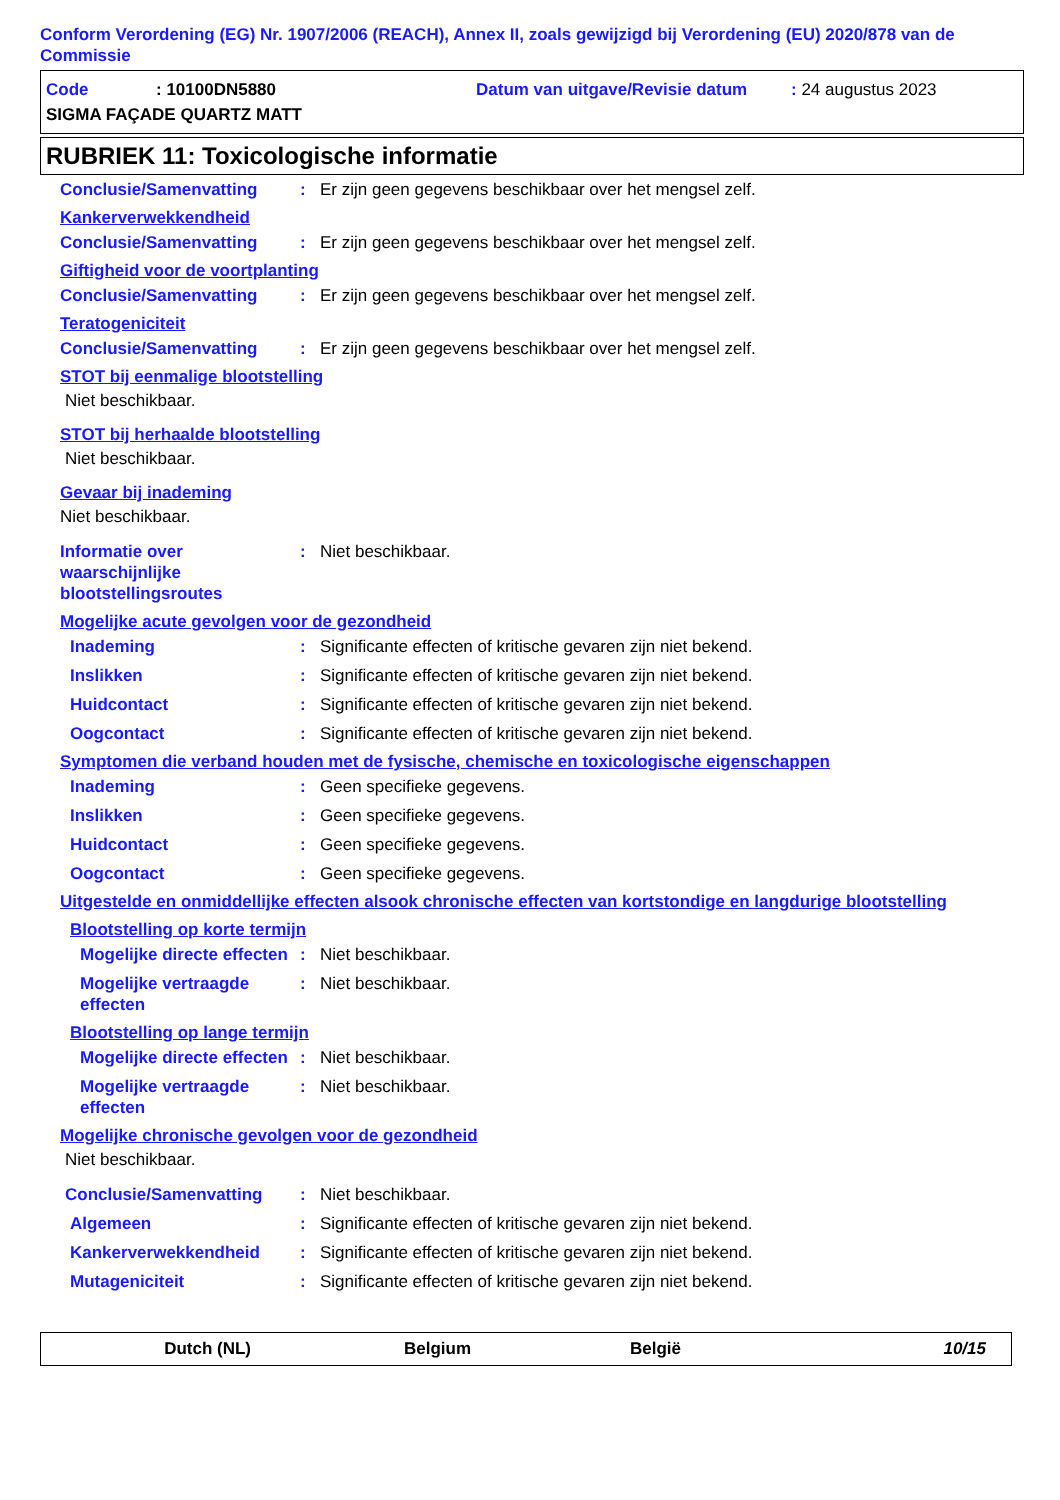Conform Verordening (EG) Nr. 1907/2006 (REACH), Annex II, zoals gewijzigd bij Verordening (EU) 2020/878 van de Commissie
Code: 10100DN5880 Datum van uitgave/Revisie datum: 24 augustus 2023
SIGMA FAÇADE QUARTZ MATT
RUBRIEK 11: Toxicologische informatie
Conclusie/Samenvatting: Er zijn geen gegevens beschikbaar over het mengsel zelf.
Kankerverwekkendheid
Conclusie/Samenvatting: Er zijn geen gegevens beschikbaar over het mengsel zelf.
Giftigheid voor de voortplanting
Conclusie/Samenvatting: Er zijn geen gegevens beschikbaar over het mengsel zelf.
Teratogeniciteit
Conclusie/Samenvatting: Er zijn geen gegevens beschikbaar over het mengsel zelf.
STOT bij eenmalige blootstelling
Niet beschikbaar.
STOT bij herhaalde blootstelling
Niet beschikbaar.
Gevaar bij inademing
Niet beschikbaar.
Informatie over waarschijnlijke blootstellingsroutes: Niet beschikbaar.
Mogelijke acute gevolgen voor de gezondheid
Inademing: Significante effecten of kritische gevaren zijn niet bekend.
Inslikken: Significante effecten of kritische gevaren zijn niet bekend.
Huidcontact: Significante effecten of kritische gevaren zijn niet bekend.
Oogcontact: Significante effecten of kritische gevaren zijn niet bekend.
Symptomen die verband houden met de fysische, chemische en toxicologische eigenschappen
Inademing: Geen specifieke gegevens.
Inslikken: Geen specifieke gegevens.
Huidcontact: Geen specifieke gegevens.
Oogcontact: Geen specifieke gegevens.
Uitgestelde en onmiddellijke effecten alsook chronische effecten van kortstondige en langdurige blootstelling
Blootstelling op korte termijn
Mogelijke directe effecten: Niet beschikbaar.
Mogelijke vertraagde effecten: Niet beschikbaar.
Blootstelling op lange termijn
Mogelijke directe effecten: Niet beschikbaar.
Mogelijke vertraagde effecten: Niet beschikbaar.
Mogelijke chronische gevolgen voor de gezondheid
Niet beschikbaar.
Conclusie/Samenvatting: Niet beschikbaar.
Algemeen: Significante effecten of kritische gevaren zijn niet bekend.
Kankerverwekkendheid: Significante effecten of kritische gevaren zijn niet bekend.
Mutageniciteit: Significante effecten of kritische gevaren zijn niet bekend.
Dutch (NL) Belgium België 10/15